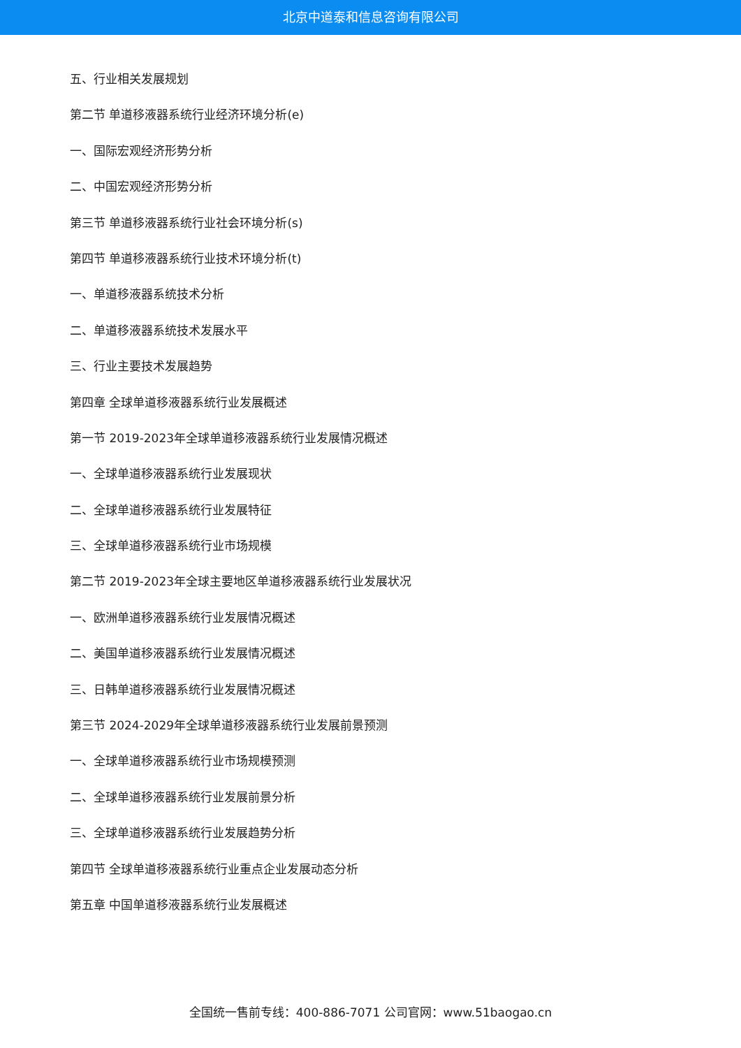北京中道泰和信息咨询有限公司
五、行业相关发展规划
第二节 单道移液器系统行业经济环境分析(e)
一、国际宏观经济形势分析
二、中国宏观经济形势分析
第三节 单道移液器系统行业社会环境分析(s)
第四节 单道移液器系统行业技术环境分析(t)
一、单道移液器系统技术分析
二、单道移液器系统技术发展水平
三、行业主要技术发展趋势
第四章 全球单道移液器系统行业发展概述
第一节 2019-2023年全球单道移液器系统行业发展情况概述
一、全球单道移液器系统行业发展现状
二、全球单道移液器系统行业发展特征
三、全球单道移液器系统行业市场规模
第二节 2019-2023年全球主要地区单道移液器系统行业发展状况
一、欧洲单道移液器系统行业发展情况概述
二、美国单道移液器系统行业发展情况概述
三、日韩单道移液器系统行业发展情况概述
第三节 2024-2029年全球单道移液器系统行业发展前景预测
一、全球单道移液器系统行业市场规模预测
二、全球单道移液器系统行业发展前景分析
三、全球单道移液器系统行业发展趋势分析
第四节 全球单道移液器系统行业重点企业发展动态分析
第五章 中国单道移液器系统行业发展概述
全国统一售前专线：400-886-7071 公司官网：www.51baogao.cn